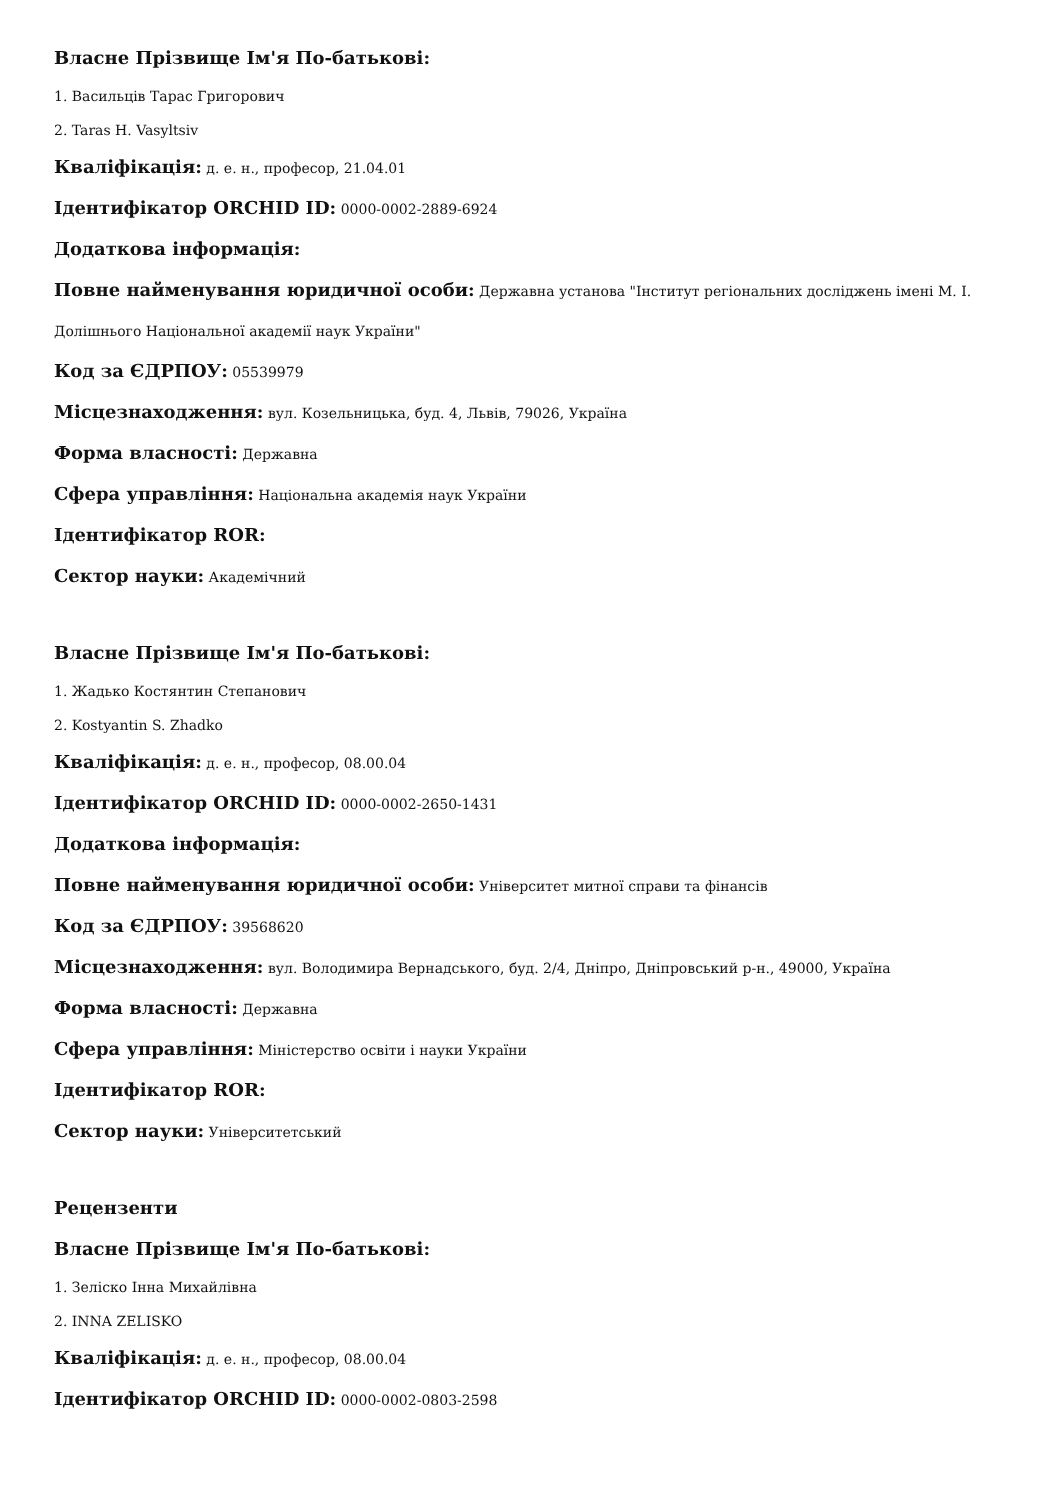Власне Прізвище Ім'я По-батькові:
1. Васильців Тарас Григорович
2. Taras H. Vasyltsiv
Кваліфікація: д. е. н., професор, 21.04.01
Ідентифікатор ORCHID ID: 0000-0002-2889-6924
Додаткова інформація:
Повне найменування юридичної особи: Державна установа "Інститут регіональних досліджень імені М. І. Долішнього Національної академії наук України"
Код за ЄДРПОУ: 05539979
Місцезнаходження: вул. Козельницька, буд. 4, Львів, 79026, Україна
Форма власності: Державна
Сфера управління: Національна академія наук України
Ідентифікатор ROR:
Сектор науки: Академічний
Власне Прізвище Ім'я По-батькові:
1. Жадько Костянтин Степанович
2. Kostyantin S. Zhadko
Кваліфікація: д. е. н., професор, 08.00.04
Ідентифікатор ORCHID ID: 0000-0002-2650-1431
Додаткова інформація:
Повне найменування юридичної особи: Університет митної справи та фінансів
Код за ЄДРПОУ: 39568620
Місцезнаходження: вул. Володимира Вернадського, буд. 2/4, Дніпро, Дніпровський р-н., 49000, Україна
Форма власності: Державна
Сфера управління: Міністерство освіти і науки України
Ідентифікатор ROR:
Сектор науки: Університетський
Рецензенти
Власне Прізвище Ім'я По-батькові:
1. Зеліско Інна Михайлівна
2. INNA ZELISKO
Кваліфікація: д. е. н., професор, 08.00.04
Ідентифікатор ORCHID ID: 0000-0002-0803-2598